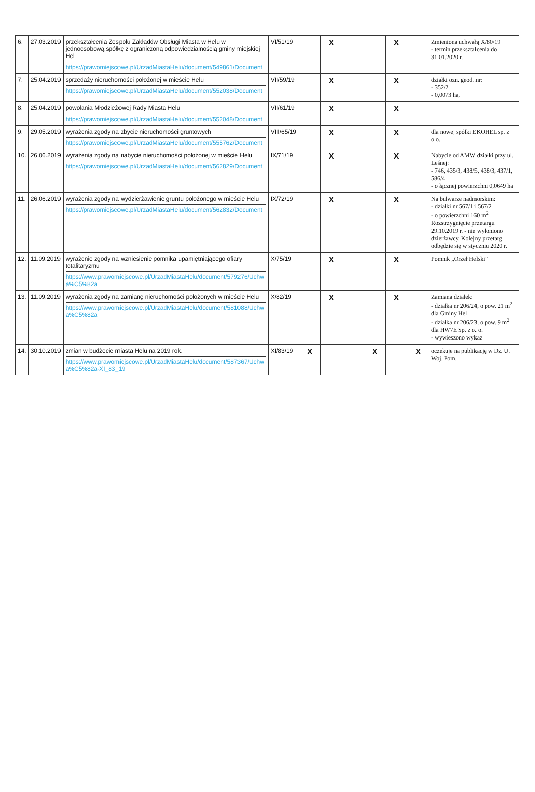| 6. | 27.03.2019 | przekształcenia Zespołu Zakładów Obsługi Miasta w Helu w jednoosobową spółkę z ograniczoną odpowiedzialnością gminy miejskiej Hel https://prawomiejscowe.pl/UrzadMiastaHelu/document/549861/Document | VI/51/19 | | X | | | X | | Zmieniona uchwałą X/80/19 - termin przekształcenia do 31.01.2020 r. |
| 7. | 25.04.2019 | sprzedaży nieruchomości położonej w mieście Helu https://prawomiejscowe.pl/UrzadMiastaHelu/document/552038/Document | VII/59/19 | | X | | | X | | działki ozn. geod. nr: - 352/2 - 0,0073 ha, |
| 8. | 25.04.2019 | powołania Młodzieżowej Rady Miasta Helu https://prawomiejscowe.pl/UrzadMiastaHelu/document/552048/Document | VII/61/19 | | X | | | X | | |
| 9. | 29.05.2019 | wyrażenia zgody na zbycie nieruchomości gruntowych https://prawomiejscowe.pl/UrzadMiastaHelu/document/555762/Document | VIII/65/19 | | X | | | X | | dla nowej spółki EKOHEL sp. z o.o. |
| 10. | 26.06.2019 | wyrażenia zgody na nabycie nieruchomości położonej w mieście Helu https://prawomiejscowe.pl/UrzadMiastaHelu/document/562829/Document | IX/71/19 | | X | | | X | | Nabycie od AMW działki przy ul. Leśnej: - 746, 435/3, 438/5, 438/3, 437/1, 586/4 - o łącznej powierzchni 0,0649 ha |
| 11. | 26.06.2019 | wyrażenia zgody na wydzierżawienie gruntu położonego w mieście Helu https://prawomiejscowe.pl/UrzadMiastaHelu/document/562832/Document | IX/72/19 | | X | | | X | | Na bulwarze nadmorskim: - działki nr 567/1 i 567/2 - o powierzchni 160 m<sup>2</sup> Rozstrzygnięcie przetargu 29.10.2019 r. - nie wyłoniono dzierżawcy. Kolejny przetarg odbędzie się w styczniu 2020 r. |
| 12. | 11.09.2019 | wyrażenie zgody na wzniesienie pomnika upamiętniającego ofiary totalitaryzmu https://www.prawomiejscowe.pl/UrzadMiastaHelu/document/579276/Uchwa%C5%82a | X/75/19 | | X | | | X | | Pomnik „Orzeł Helski” |
| 13. | 11.09.2019 | wyrażenia zgody na zamianę nieruchomości położonych w mieście Helu https://www.prawomiejscowe.pl/UrzadMiastaHelu/document/581088/Uchwa%C5%82a | X/82/19 | | X | | | X | | Zamiana działek: - działka nr 206/24, o pow. 21 m<sup>2</sup> dla Gminy Hel - działka nr 206/23, o pow. 9 m<sup>2</sup> dla HW7E Sp. z o. o. - wywieszono wykaz |
| 14. | 30.10.2019 | zmian w budżecie miasta Helu na 2019 rok. https://www.prawomiejscowe.pl/UrzadMiastaHelu/document/587367/Uchwa%C5%82a-XI_83_19 | XI/83/19 | X | | | X | | X | oczekuje na publikację w Dz. U. Woj. Pom. |